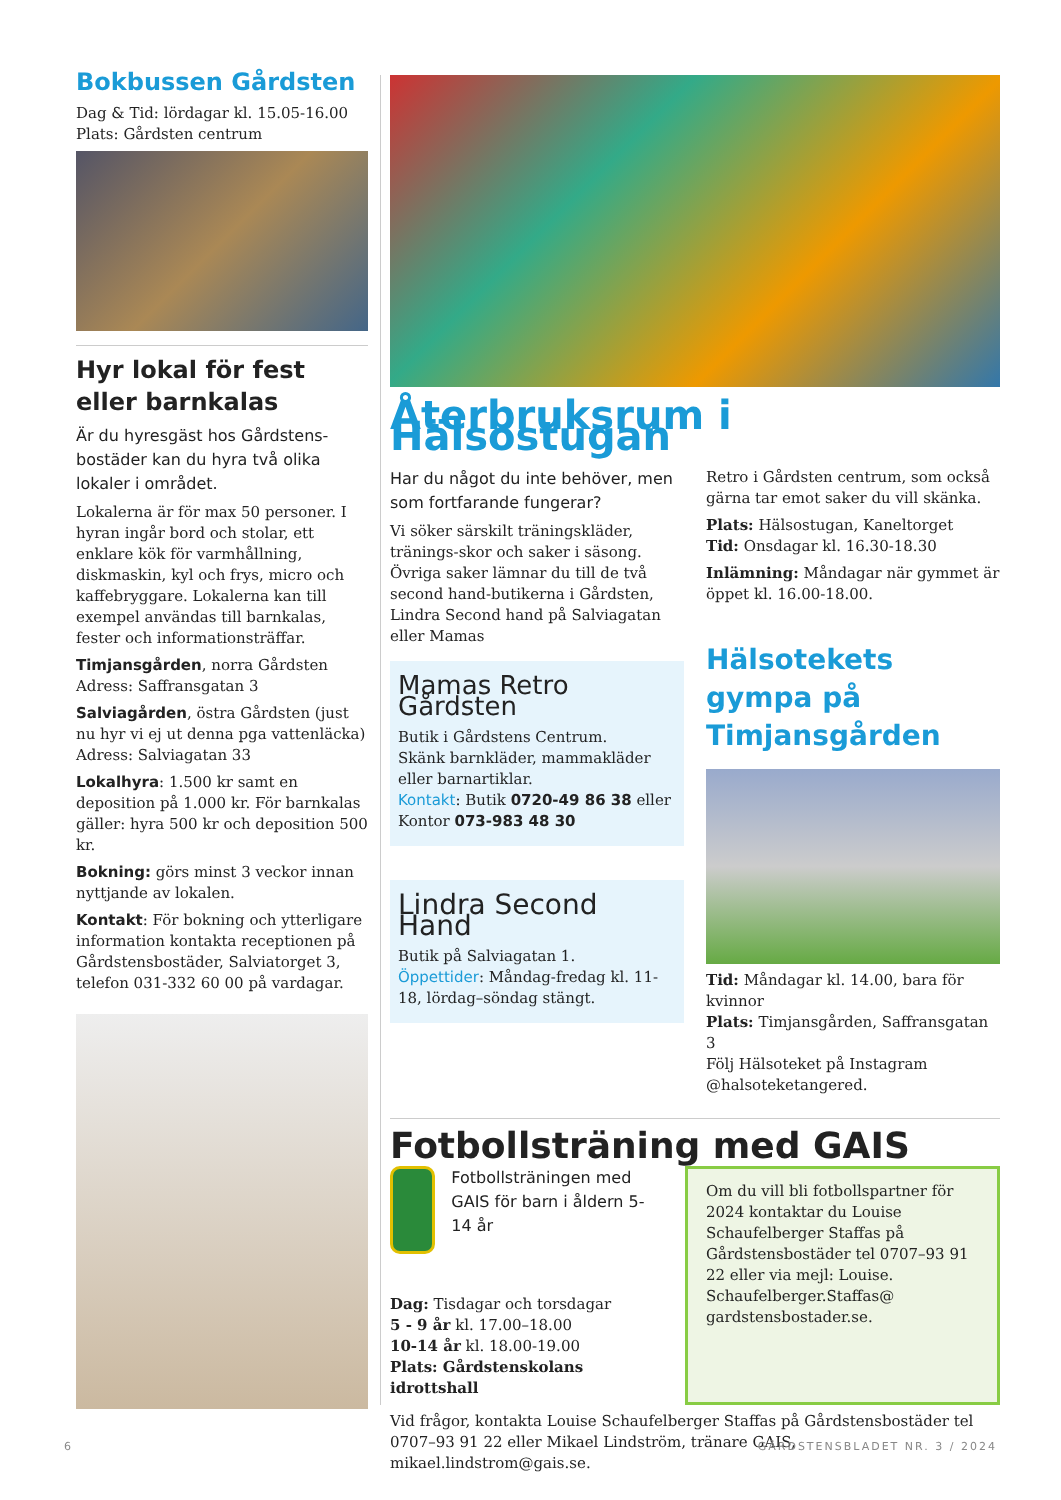Bokbussen Gårdsten
Dag & Tid: lördagar kl. 15.05-16.00
Plats: Gårdsten centrum
Hyr lokal för fest eller barnkalas
Är du hyresgäst hos Gårdstens-bostäder kan du hyra två olika lokaler i området.
Lokalerna är för max 50 personer. I hyran ingår bord och stolar, ett enklare kök för varmhållning, diskmaskin, kyl och frys, micro och kaffebryggare. Lokalerna kan till exempel användas till barnkalas, fester och informationsträffar.
Timjansgården, norra Gårdsten
Adress: Saffransgatan 3
Salviagården, östra Gårdsten (just nu hyr vi ej ut denna pga vattenläcka)
Adress: Salviagatan 33
Lokalhyra: 1.500 kr samt en deposition på 1.000 kr. För barnkalas gäller: hyra 500 kr och deposition 500 kr.
Bokning: görs minst 3 veckor innan nyttjande av lokalen.
Kontakt: För bokning och ytterligare information kontakta receptionen på Gårdstensbostäder, Salviatorget 3, telefon 031-332 60 00 på vardagar.
Återbruksrum i Hälsostugan
Har du något du inte behöver, men som fortfarande fungerar?
Vi söker särskilt träningskläder, tränings-skor och saker i säsong.
Övriga saker lämnar du till de två second hand-butikerna i Gårdsten, Lindra Second hand på Salviagatan eller Mamas
Mamas Retro Gårdsten
Butik i Gårdstens Centrum.
Skänk barnkläder, mammakläder eller barnartiklar.
Kontakt: Butik 0720-49 86 38 eller Kontor 073-983 48 30
Lindra Second Hand
Butik på Salviagatan 1.
Öppettider: Måndag-fredag kl. 11-18, lördag–söndag stängt.
Retro i Gårdsten centrum, som också gärna tar emot saker du vill skänka.
Plats: Hälsostugan, Kaneltorget
Tid: Onsdagar kl. 16.30-18.30
Inlämning: Måndagar när gymmet är öppet kl. 16.00-18.00.
Hälsotekets gympa på Timjansgården
Tid: Måndagar kl. 14.00, bara för kvinnor
Plats: Timjansgården, Saffransgatan 3
Följ Hälsoteket på Instagram @halsoteketangered.
Fotbollsträning med GAIS
Fotbollsträningen med GAIS för barn i åldern 5-14 år
Dag: Tisdagar och torsdagar
5 - 9 år kl. 17.00–18.00
10-14 år kl. 18.00-19.00
Plats: Gårdstenskolans idrottshall
Om du vill bli fotbollspartner för 2024 kontaktar du Louise Schaufelberger Staffas på Gårdstensbostäder tel 0707–93 91 22 eller via mejl: Louise. Schaufelberger.Staffas@ gardstensbostader.se.
Vid frågor, kontakta Louise Schaufelberger Staffas på Gårdstensbostäder tel 0707–93 91 22 eller Mikael Lindström, tränare GAIS, mikael.lindstrom@gais.se.
6 GÅRDSTENSBLADET NR. 3 / 2024